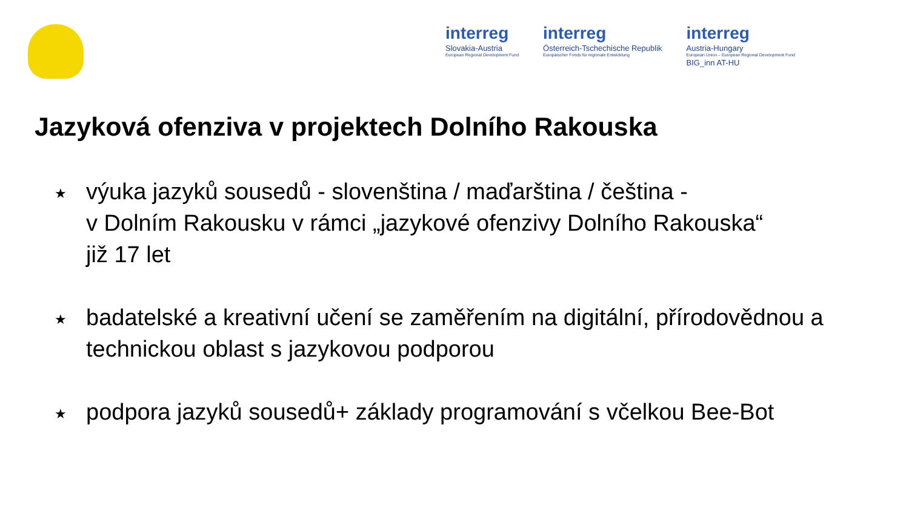interreg
Slovakia-Austria
European Regional Development Fund
interreg
Österreich-Tschechische Republik
Europäischer Fonds für regionale Entwicklung
interreg
Austria-Hungary
European Union – European Regional Development Fund
BIG_inn AT-HU
Jazyková ofenziva v projektech Dolního Rakouska
★ výuka jazyků sousedů - slovenština / maďarština / čeština -
v Dolním Rakousku v rámci „jazykové ofenzivy Dolního Rakouska“
již 17 let
★ badatelské a kreativní učení se zaměřením na digitální, přírodovědnou a technickou oblast s jazykovou podporou
★ podpora jazyků sousedů+ základy programování s včelkou Bee-Bot